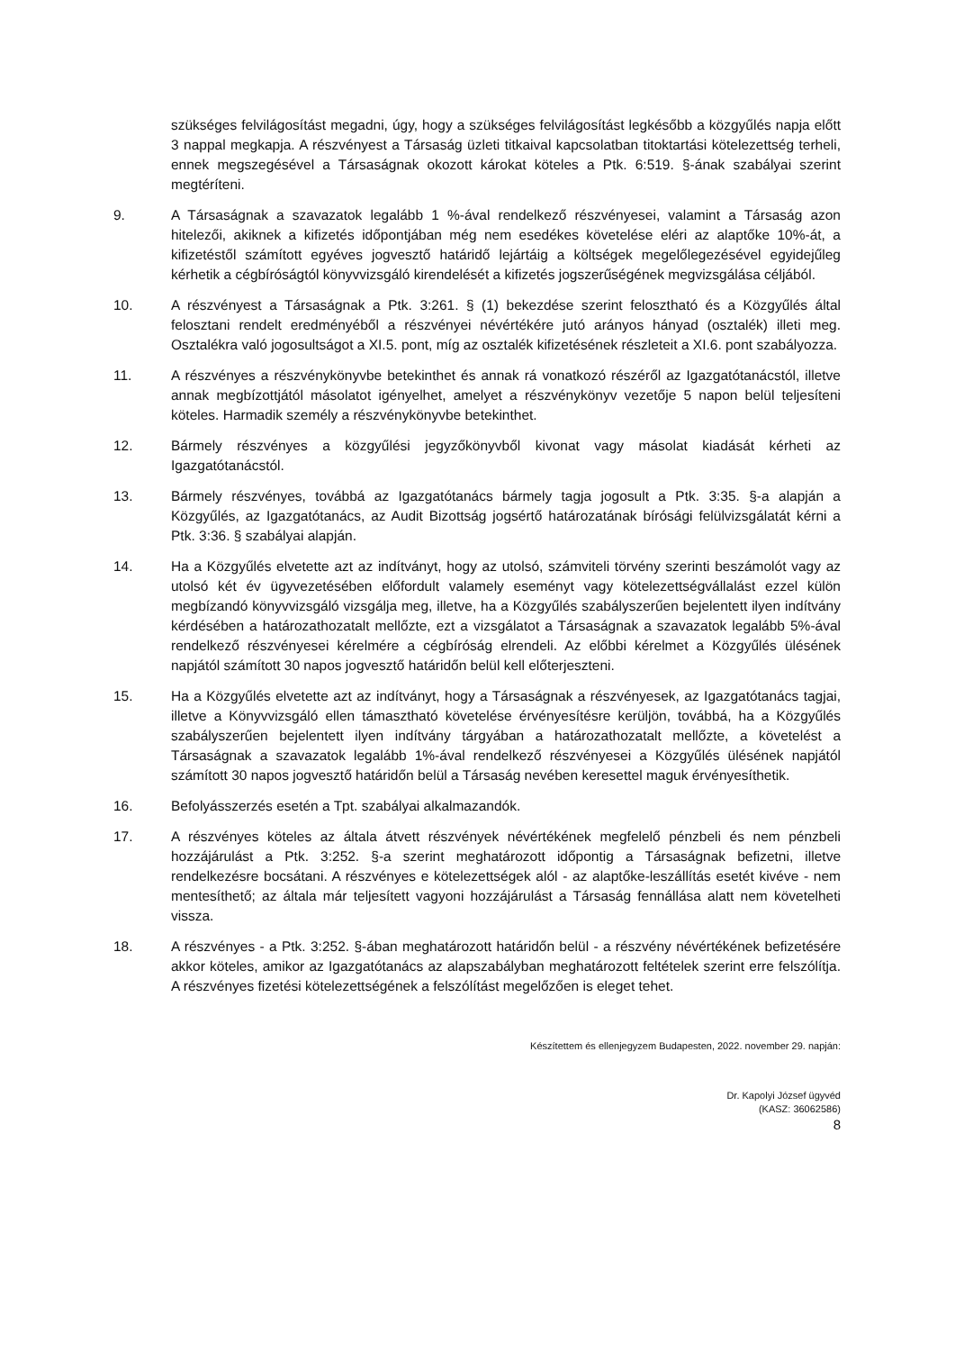szükséges felvilágosítást megadni, úgy, hogy a szükséges felvilágosítást legkésőbb a közgyűlés napja előtt 3 nappal megkapja. A részvényest a Társaság üzleti titkaival kapcsolatban titoktartási kötelezettség terheli, ennek megszegésével a Társaságnak okozott károkat köteles a Ptk. 6:519. §-ának szabályai szerint megtéríteni.
9. A Társaságnak a szavazatok legalább 1 %-ával rendelkező részvényesei, valamint a Társaság azon hitelezői, akiknek a kifizetés időpontjában még nem esedékes követelése eléri az alaptőke 10%-át, a kifizetéstől számított egyéves jogvesztő határidő lejártáig a költségek megelőlegezésével egyidejűleg kérhetik a cégbíróságtól könyvvizsgáló kirendelését a kifizetés jogszerűségének megvizsgálása céljából.
10. A részvényest a Társaságnak a Ptk. 3:261. § (1) bekezdése szerint felosztható és a Közgyűlés által felosztani rendelt eredményéből a részvényei névértékére jutó arányos hányad (osztalék) illeti meg. Osztalékra való jogosultságot a XI.5. pont, míg az osztalék kifizetésének részleteit a XI.6. pont szabályozza.
11. A részvényes a részvénykönyvbe betekinthet és annak rá vonatkozó részéről az Igazgatótanácstól, illetve annak megbízottjától másolatot igényelhet, amelyet a részvénykönyv vezetője 5 napon belül teljesíteni köteles. Harmadik személy a részvénykönyvbe betekinthet.
12. Bármely részvényes a közgyűlési jegyzőkönyvből kivonat vagy másolat kiadását kérheti az Igazgatótanácstól.
13. Bármely részvényes, továbbá az Igazgatótanács bármely tagja jogosult a Ptk. 3:35. §-a alapján a Közgyűlés, az Igazgatótanács, az Audit Bizottság jogsértő határozatának bírósági felülvizsgálatát kérni a Ptk. 3:36. § szabályai alapján.
14. Ha a Közgyűlés elvetette azt az indítványt, hogy az utolsó, számviteli törvény szerinti beszámolót vagy az utolsó két év ügyvezetésében előfordult valamely eseményt vagy kötelezettségvállalást ezzel külön megbízandó könyvvizsgáló vizsgálja meg, illetve, ha a Közgyűlés szabályszerűen bejelentett ilyen indítvány kérdésében a határozathozatalt mellőzte, ezt a vizsgálatot a Társaságnak a szavazatok legalább 5%-ával rendelkező részvényesei kérelmére a cégbíróság elrendeli. Az előbbi kérelmet a Közgyűlés ülésének napjától számított 30 napos jogvesztő határidőn belül kell előterjeszteni.
15. Ha a Közgyűlés elvetette azt az indítványt, hogy a Társaságnak a részvényesek, az Igazgatótanács tagjai, illetve a Könyvvizsgáló ellen támasztható követelése érvényesítésre kerüljön, továbbá, ha a Közgyűlés szabályszerűen bejelentett ilyen indítvány tárgyában a határozathozatalt mellőzte, a követelést a Társaságnak a szavazatok legalább 1%-ával rendelkező részvényesei a Közgyűlés ülésének napjától számított 30 napos jogvesztő határidőn belül a Társaság nevében keresettel maguk érvényesíthetik.
16. Befolyásszerzés esetén a Tpt. szabályai alkalmazandók.
17. A részvényes köteles az általa átvett részvények névértékének megfelelő pénzbeli és nem pénzbeli hozzájárulást a Ptk. 3:252. §-a szerint meghatározott időpontig a Társaságnak befizetni, illetve rendelkezésre bocsátani. A részvényes e kötelezettségek alól - az alaptőke-leszállítás esetét kivéve - nem mentesíthető; az általa már teljesített vagyoni hozzájárulást a Társaság fennállása alatt nem követelheti vissza.
18. A részvényes - a Ptk. 3:252. §-ában meghatározott határidőn belül - a részvény névértékének befizetésére akkor köteles, amikor az Igazgatótanács az alapszabályban meghatározott feltételek szerint erre felszólítja. A részvényes fizetési kötelezettségének a felszólítást megelőzően is eleget tehet.
Készítettem és ellenjegyzem Budapesten, 2022. november 29. napján:
Dr. Kapolyi József ügyvéd
(KASZ: 36062586)
8